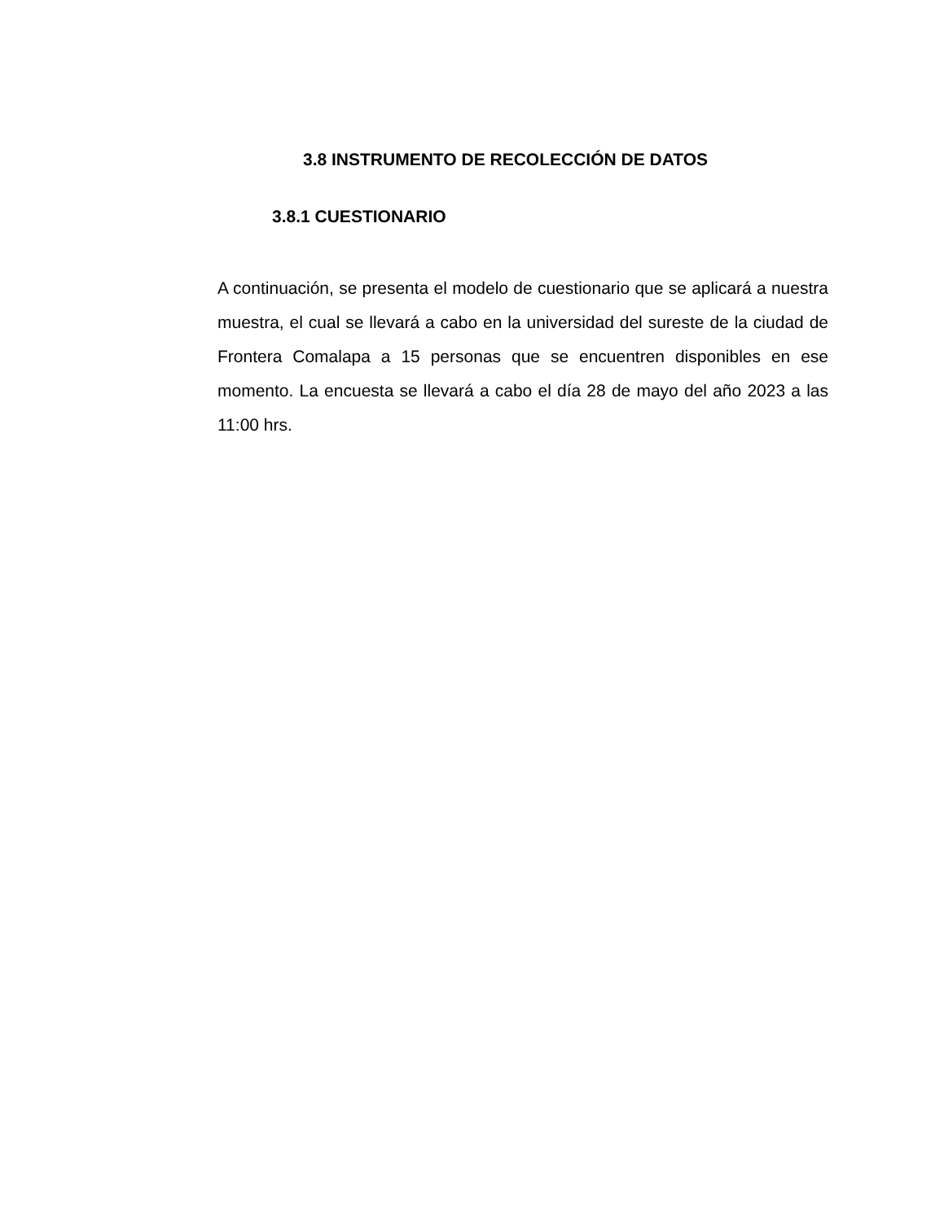3.8 INSTRUMENTO DE RECOLECCIÓN DE DATOS
3.8.1 CUESTIONARIO
A continuación, se presenta el modelo de cuestionario que se aplicará a nuestra muestra, el cual se llevará a cabo en la universidad del sureste de la ciudad de Frontera Comalapa a 15 personas que se encuentren disponibles en ese momento. La encuesta se llevará a cabo el día 28 de mayo del año 2023 a las 11:00 hrs.